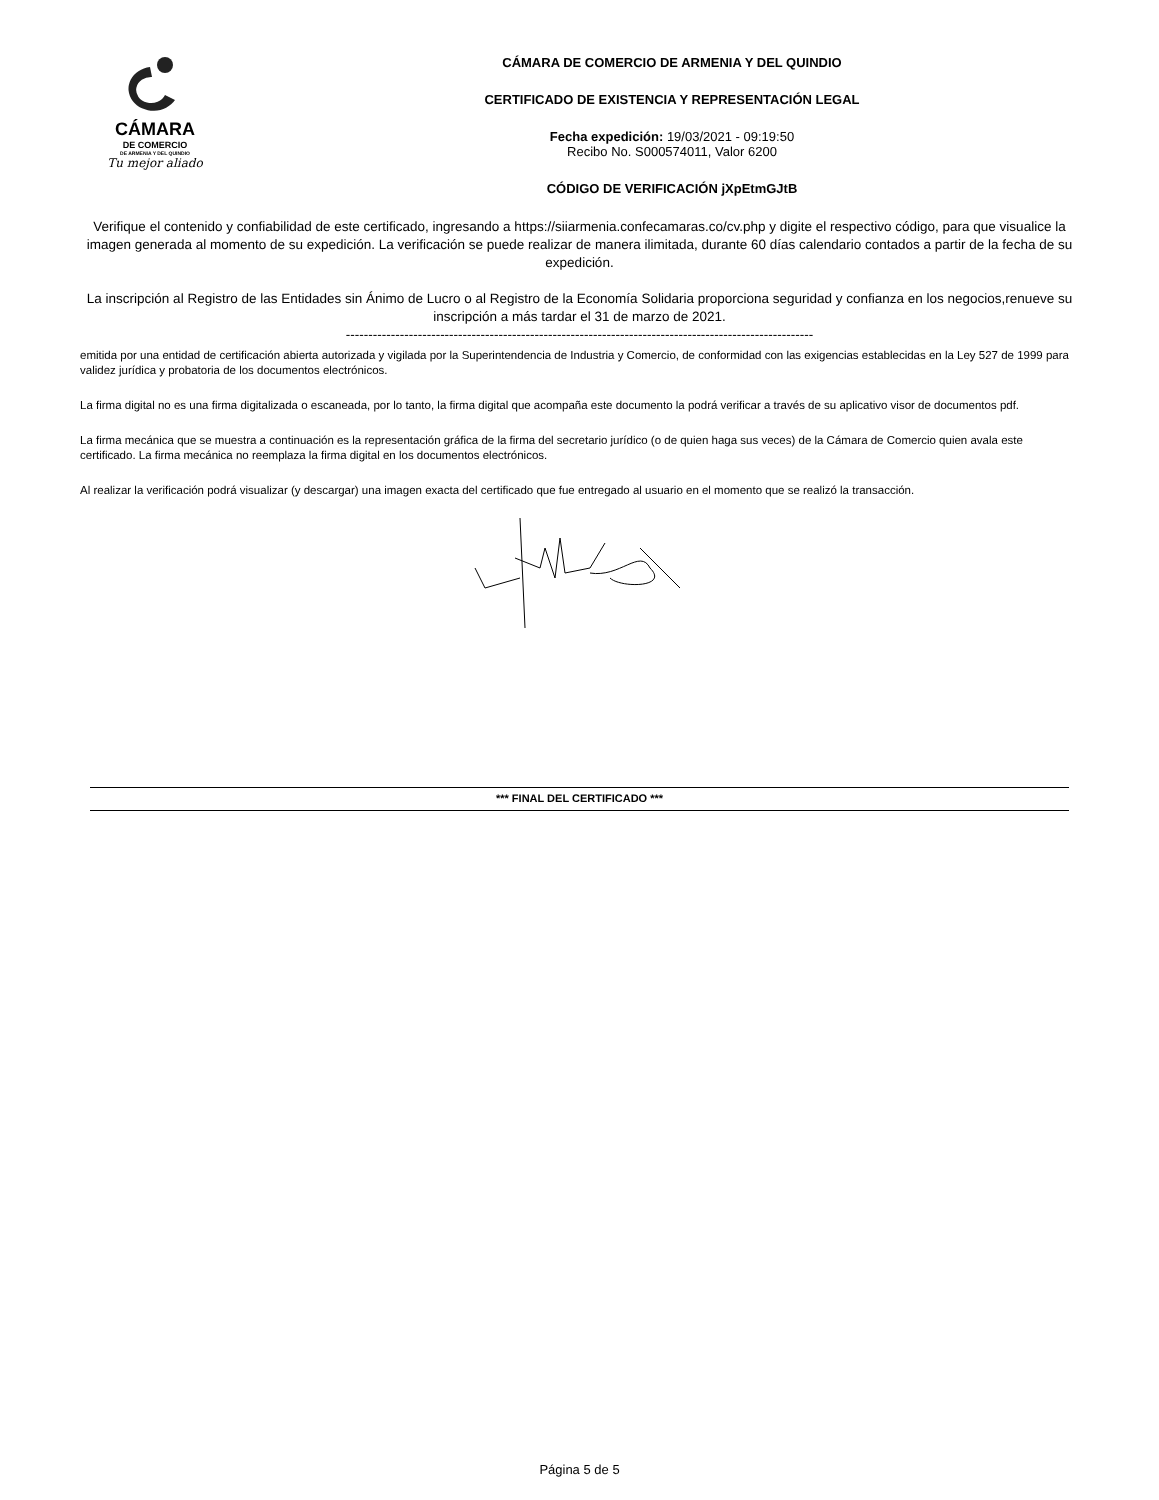CÁMARA
DE COMERCIO
DE ARMENIA Y DEL QUINDIO
Tu mejor aliado
CÁMARA DE COMERCIO DE ARMENIA Y DEL QUINDIO
CERTIFICADO DE EXISTENCIA Y REPRESENTACIÓN LEGAL
Fecha expedición: 19/03/2021 - 09:19:50
Recibo No. S000574011, Valor 6200
CÓDIGO DE VERIFICACIÓN jXpEtmGJtB
Verifique el contenido y confiabilidad de este certificado, ingresando a https://siiarmenia.confecamaras.co/cv.php y digite el respectivo código, para que visualice la imagen generada al momento de su expedición. La verificación se puede realizar de manera ilimitada, durante 60 días calendario contados a partir de la fecha de su expedición.
La inscripción al Registro de las Entidades sin Ánimo de Lucro o al Registro de la Economía Solidaria proporciona seguridad y confianza en los negocios,renueve su inscripción a más tardar el 31 de marzo de 2021.
--------------------------------------------------------------------------------------------------------
emitida por una entidad de certificación abierta autorizada y vigilada por la Superintendencia de Industria y Comercio, de conformidad con las exigencias establecidas en la Ley 527 de 1999 para validez jurídica y probatoria de los documentos electrónicos.
La firma digital no es una firma digitalizada o escaneada, por lo tanto, la firma digital que acompaña este documento la podrá verificar a través de su aplicativo visor de documentos pdf.
La firma mecánica que se muestra a continuación es la representación gráfica de la firma del secretario jurídico (o de quien haga sus veces) de la Cámara de Comercio quien avala este certificado. La firma mecánica no reemplaza la firma digital en los documentos electrónicos.
Al realizar la verificación podrá visualizar (y descargar) una imagen exacta del certificado que fue entregado al usuario en el momento que se realizó la transacción.
*** FINAL DEL CERTIFICADO ***
Página 5 de 5